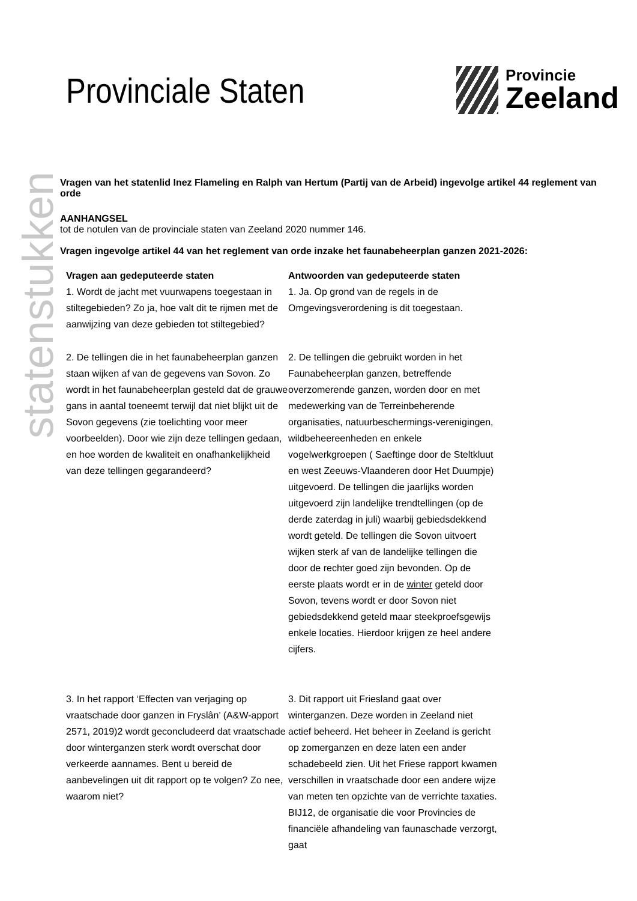statenstukken
Provinciale Staten
Provincie
Zeeland
Vragen van het statenlid Inez Flameling en Ralph van Hertum (Partij van de Arbeid) ingevolge artikel 44 reglement van orde
AANHANGSEL
tot de notulen van de provinciale staten van Zeeland 2020 nummer 146.
Vragen ingevolge artikel 44 van het reglement van orde inzake het faunabeheerplan ganzen 2021-2026:
| Vragen aan gedeputeerde staten 1. Wordt de jacht met vuurwapens toegestaan in stiltegebieden? Zo ja, hoe valt dit te rijmen met de aanwijzing van deze gebieden tot stiltegebied? | Antwoorden van gedeputeerde staten 1. Ja. Op grond van de regels in de Omgevingsverordening is dit toegestaan. |
| 2. De tellingen die in het faunabeheerplan ganzen staan wijken af van de gegevens van Sovon. Zo wordt in het faunabeheerplan gesteld dat de grauwe gans in aantal toeneemt terwijl dat niet blijkt uit de Sovon gegevens (zie toelichting voor meer voorbeelden). Door wie zijn deze tellingen gedaan, en hoe worden de kwaliteit en onafhankelijkheid van deze tellingen gegarandeerd? | 2. De tellingen die gebruikt worden in het Faunabeheerplan ganzen, betreffende overzomerende ganzen, worden door en met medewerking van de Terreinbeherende organisaties, natuurbeschermings-verenigingen, wildbeheereenheden en enkele vogelwerkgroepen ( Saeftinge door de Steltkluut en west Zeeuws-Vlaanderen door Het Duumpje) uitgevoerd. De tellingen die jaarlijks worden uitgevoerd zijn landelijke trendtellingen (op de derde zaterdag in juli) waarbij gebiedsdekkend wordt geteld. De tellingen die Sovon uitvoert wijken sterk af van de landelijke tellingen die door de rechter goed zijn bevonden. Op de eerste plaats wordt er in de winter geteld door Sovon, tevens wordt er door Sovon niet gebiedsdekkend geteld maar steekproefsgewijs enkele locaties. Hierdoor krijgen ze heel andere cijfers. |
| 3. In het rapport ‘Effecten van verjaging op vraatschade door ganzen in Fryslân’ (A&W-apport 2571, 2019)2 wordt geconcludeerd dat vraatschade door winterganzen sterk wordt overschat door verkeerde aannames. Bent u bereid de aanbevelingen uit dit rapport op te volgen? Zo nee, waarom niet? | 3. Dit rapport uit Friesland gaat over winterganzen. Deze worden in Zeeland niet actief beheerd. Het beheer in Zeeland is gericht op zomerganzen en deze laten een ander schadebeeld zien. Uit het Friese rapport kwamen verschillen in vraatschade door een andere wijze van meten ten opzichte van de verrichte taxaties. BIJ12, de organisatie die voor Provincies de financiële afhandeling van faunaschade verzorgt, gaat |